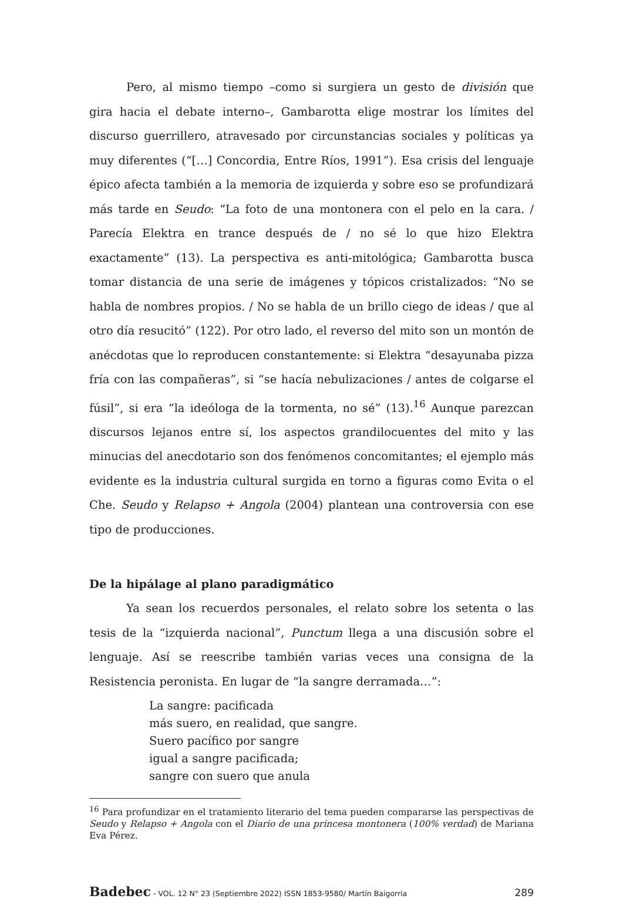Pero, al mismo tiempo –como si surgiera un gesto de división que gira hacia el debate interno–, Gambarotta elige mostrar los límites del discurso guerrillero, atravesado por circunstancias sociales y políticas ya muy diferentes (“[…] Concordia, Entre Ríos, 1991”). Esa crisis del lenguaje épico afecta también a la memoria de izquierda y sobre eso se profundizará más tarde en Seudo: “La foto de una montonera con el pelo en la cara. / Parecía Elektra en trance después de / no sé lo que hizo Elektra exactamente” (13). La perspectiva es anti-mitológica; Gambarotta busca tomar distancia de una serie de imágenes y tópicos cristalizados: “No se habla de nombres propios. / No se habla de un brillo ciego de ideas / que al otro día resucitó” (122). Por otro lado, el reverso del mito son un montón de anécdotas que lo reproducen constantemente: si Elektra “desayunaba pizza fría con las compañeras”, si “se hacía nebulizaciones / antes de colgarse el fúsil”, si era “la ideóloga de la tormenta, no sé” (13).<sup>16</sup> Aunque parezcan discursos lejanos entre sí, los aspectos grandilocuentes del mito y las minucias del anecdotario son dos fenómenos concomitantes; el ejemplo más evidente es la industria cultural surgida en torno a figuras como Evita o el Che. Seudo y Relapso + Angola (2004) plantean una controversia con ese tipo de producciones.
De la hipálage al plano paradigmático
Ya sean los recuerdos personales, el relato sobre los setenta o las tesis de la “izquierda nacional”, Punctum llega a una discusión sobre el lenguaje. Así se reescribe también varias veces una consigna de la Resistencia peronista. En lugar de “la sangre derramada…”:
La sangre: pacificada
más suero, en realidad, que sangre.
Suero pacífico por sangre
igual a sangre pacificada;
sangre con suero que anula
<sup>16</sup> Para profundizar en el tratamiento literario del tema pueden compararse las perspectivas de Seudo y Relapso + Angola con el Diario de una princesa montonera (100% verdad) de Mariana Eva Pérez.
Badebec - VOL. 12 N° 23 (Septiembre 2022) ISSN 1853-9580/ Martín Baigorria 289